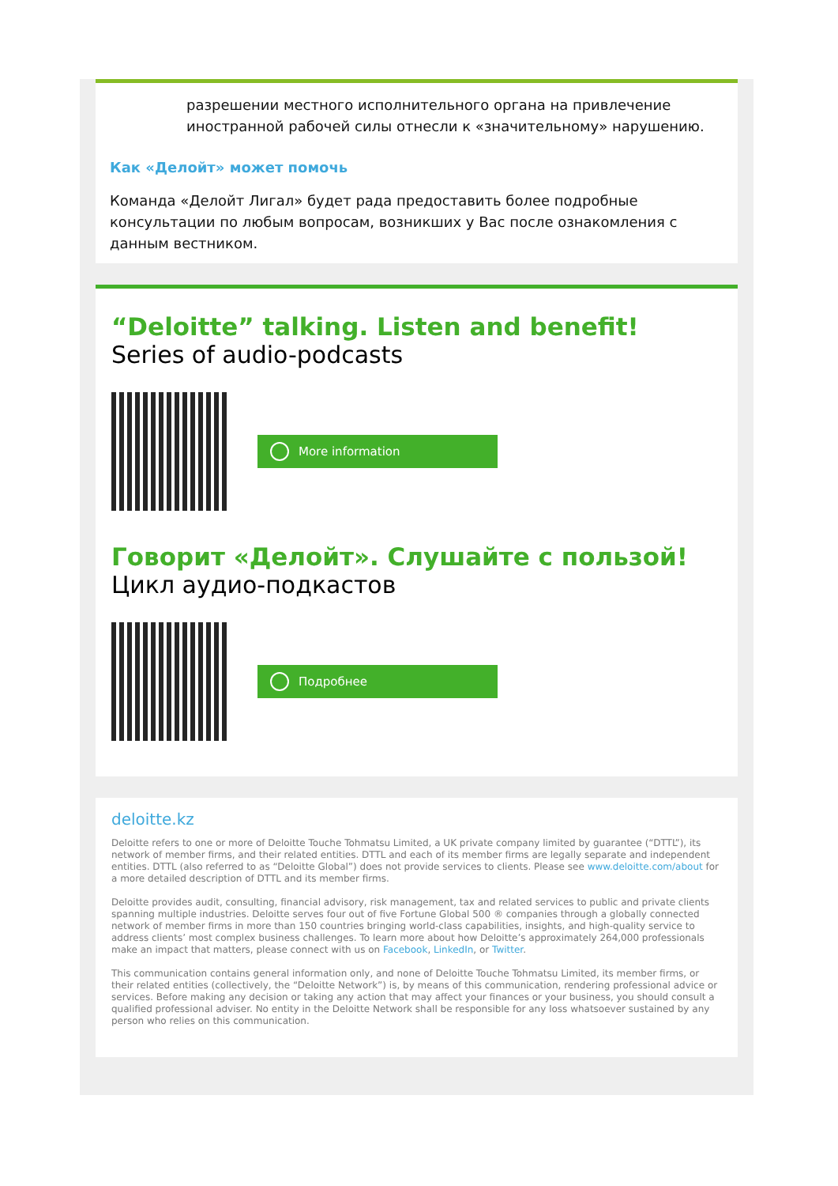разрешении местного исполнительного органа на привлечение иностранной рабочей силы отнесли к «значительному» нарушению.
Как «Делойт» может помочь
Команда «Делойт Лигал» будет рада предоставить более подробные консультации по любым вопросам, возникших у Вас после ознакомления с данным вестником.
“Deloitte” talking. Listen and benefit!
Series of audio-podcasts
More information
Говорит «Делойт». Слушайте с пользой!
Цикл аудио-подкастов
Подробнее
deloitte.kz
Deloitte refers to one or more of Deloitte Touche Tohmatsu Limited, a UK private company limited by guarantee (“DTTL”), its network of member firms, and their related entities. DTTL and each of its member firms are legally separate and independent entities. DTTL (also referred to as “Deloitte Global”) does not provide services to clients. Please see www.deloitte.com/about for a more detailed description of DTTL and its member firms.
Deloitte provides audit, consulting, financial advisory, risk management, tax and related services to public and private clients spanning multiple industries. Deloitte serves four out of five Fortune Global 500 ® companies through a globally connected network of member firms in more than 150 countries bringing world-class capabilities, insights, and high-quality service to address clients’ most complex business challenges. To learn more about how Deloitte’s approximately 264,000 professionals make an impact that matters, please connect with us on Facebook, LinkedIn, or Twitter.
This communication contains general information only, and none of Deloitte Touche Tohmatsu Limited, its member firms, or their related entities (collectively, the “Deloitte Network”) is, by means of this communication, rendering professional advice or services. Before making any decision or taking any action that may affect your finances or your business, you should consult a qualified professional adviser. No entity in the Deloitte Network shall be responsible for any loss whatsoever sustained by any person who relies on this communication.